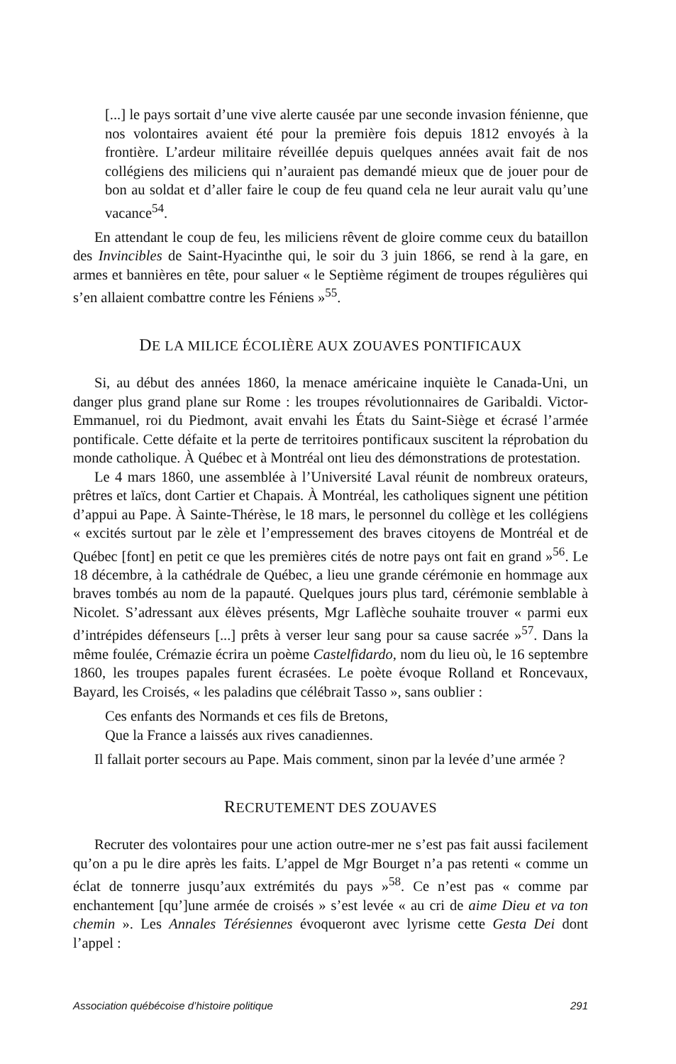[...] le pays sortait d’une vive alerte causée par une seconde invasion fénienne, que nos volontaires avaient été pour la première fois depuis 1812 envoyés à la frontière. L’ardeur militaire réveillée depuis quelques années avait fait de nos collégiens des miliciens qui n’auraient pas demandé mieux que de jouer pour de bon au soldat et d’aller faire le coup de feu quand cela ne leur aurait valu qu’une vacance<sup>54</sup>.
En attendant le coup de feu, les miliciens rêvent de gloire comme ceux du bataillon des Invincibles de Saint-Hyacinthe qui, le soir du 3 juin 1866, se rend à la gare, en armes et bannières en tête, pour saluer « le Septième régiment de troupes régulières qui s’en allaient combattre contre les Féniens »<sup>55</sup>.
DE LA MILICE ÉCOLIÈRE AUX ZOUAVES PONTIFICAUX
Si, au début des années 1860, la menace américaine inquiète le Canada-Uni, un danger plus grand plane sur Rome : les troupes révolutionnaires de Garibaldi. Victor-Emmanuel, roi du Piedmont, avait envahi les États du Saint-Siège et écrasé l’armée pontificale. Cette défaite et la perte de territoires pontificaux suscitent la réprobation du monde catholique. À Québec et à Montréal ont lieu des démonstrations de protestation.
Le 4 mars 1860, une assemblée à l’Université Laval réunit de nombreux orateurs, prêtres et laïcs, dont Cartier et Chapais. À Montréal, les catholiques signent une pétition d’appui au Pape. À Sainte-Thérèse, le 18 mars, le personnel du collège et les collégiens « excités surtout par le zèle et l’empressement des braves citoyens de Montréal et de Québec [font] en petit ce que les premières cités de notre pays ont fait en grand »<sup>56</sup>. Le 18 décembre, à la cathédrale de Québec, a lieu une grande cérémonie en hommage aux braves tombés au nom de la papauté. Quelques jours plus tard, cérémonie semblable à Nicolet. S’adressant aux élèves présents, Mgr Laflèche souhaite trouver « parmi eux d’intrépides défenseurs [...] prêts à verser leur sang pour sa cause sacrée »<sup>57</sup>. Dans la même foulée, Crémazie écrira un poème Castelfidardo, nom du lieu où, le 16 septembre 1860, les troupes papales furent écrasées. Le poète évoque Rolland et Roncevaux, Bayard, les Croisés, « les paladins que célébrait Tasso », sans oublier :
Ces enfants des Normands et ces fils de Bretons,
Que la France a laissés aux rives canadiennes.
Il fallait porter secours au Pape. Mais comment, sinon par la levée d’une armée ?
RECRUTEMENT DES ZOUAVES
Recruter des volontaires pour une action outre-mer ne s’est pas fait aussi facilement qu’on a pu le dire après les faits. L’appel de Mgr Bourget n’a pas retenti « comme un éclat de tonnerre jusqu’aux extrémités du pays »<sup>58</sup>. Ce n’est pas « comme par enchantement [qu’]une armée de croisés » s’est levée « au cri de aime Dieu et va ton chemin ». Les Annales Térésiennes évoqueront avec lyrisme cette Gesta Dei dont l’appel :
Association québécoise d’histoire politique 291